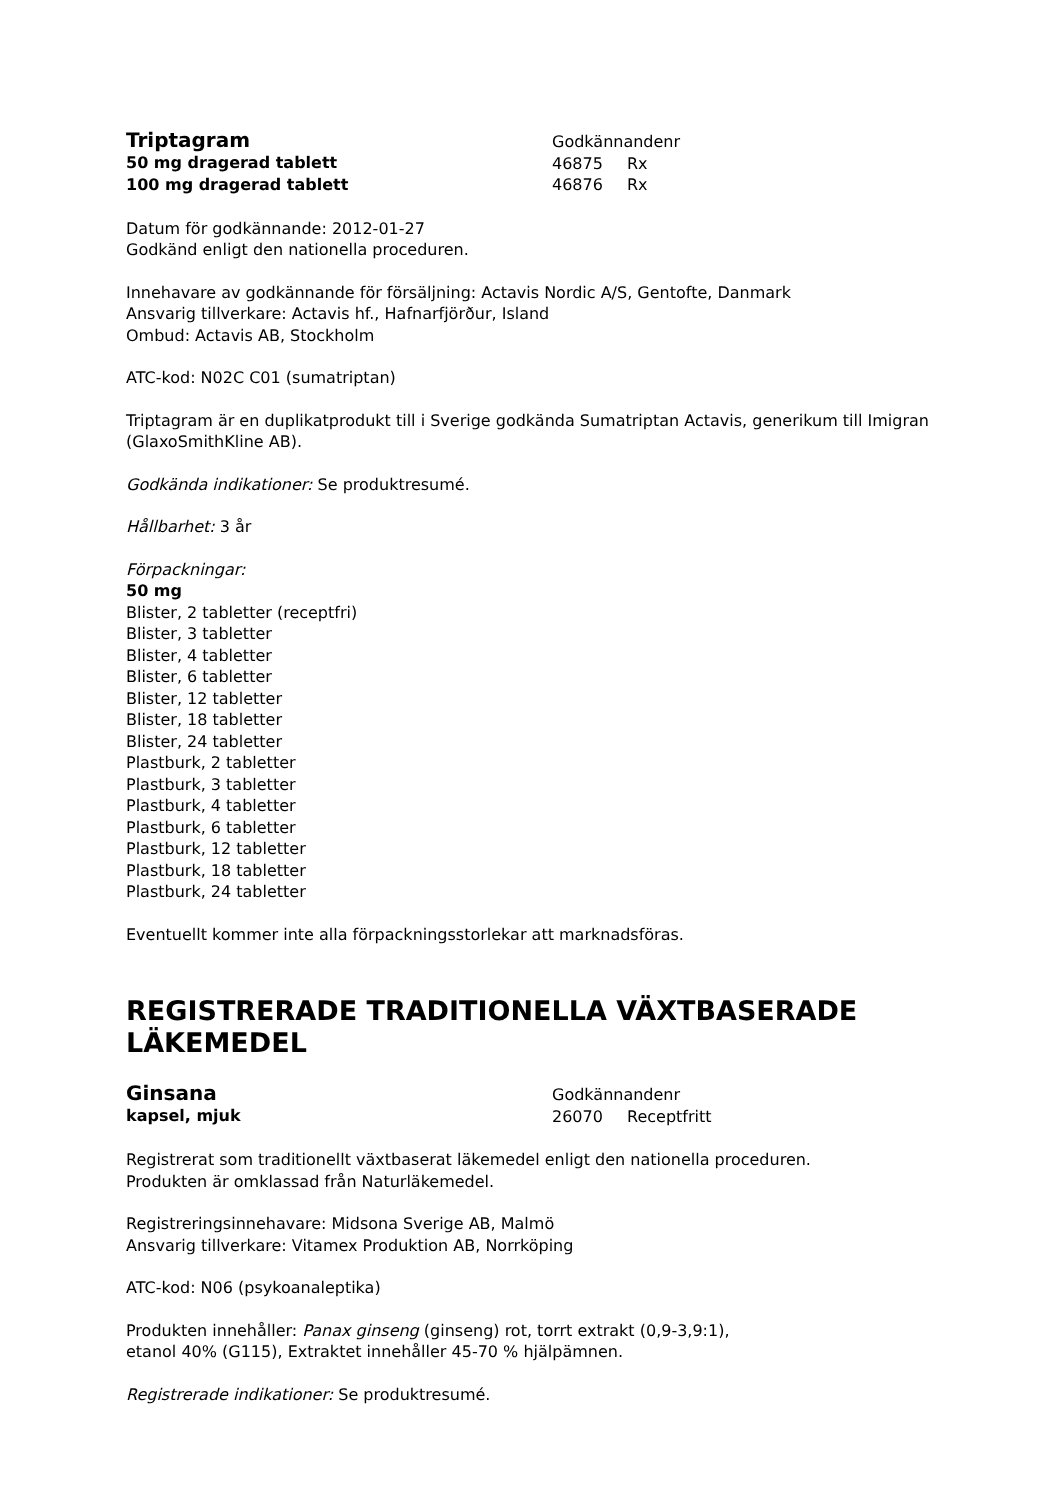Triptagram
50 mg dragerad tablett
100 mg dragerad tablett
Godkännandenr
46875 Rx
46876 Rx
Datum för godkännande: 2012-01-27
Godkänd enligt den nationella proceduren.
Innehavare av godkännande för försäljning: Actavis Nordic A/S, Gentofte, Danmark
Ansvarig tillverkare: Actavis hf., Hafnarfjörður, Island
Ombud: Actavis AB, Stockholm
ATC-kod: N02C C01 (sumatriptan)
Triptagram är en duplikatprodukt till i Sverige godkända Sumatriptan Actavis, generikum till Imigran (GlaxoSmithKline AB).
Godkända indikationer: Se produktresumé.
Hållbarhet: 3 år
Förpackningar:
50 mg
Blister, 2 tabletter (receptfri)
Blister, 3 tabletter
Blister, 4 tabletter
Blister, 6 tabletter
Blister, 12 tabletter
Blister, 18 tabletter
Blister, 24 tabletter
Plastburk, 2 tabletter
Plastburk, 3 tabletter
Plastburk, 4 tabletter
Plastburk, 6 tabletter
Plastburk, 12 tabletter
Plastburk, 18 tabletter
Plastburk, 24 tabletter
Eventuellt kommer inte alla förpackningsstorlekar att marknadsföras.
REGISTRERADE TRADITIONELLA VÄXTBASERADE LÄKEMEDEL
Ginsana
kapsel, mjuk
Godkännandenr
26070 Receptfritt
Registrerat som traditionellt växtbaserat läkemedel enligt den nationella proceduren.
Produkten är omklassad från Naturläkemedel.
Registreringsinnehavare: Midsona Sverige AB, Malmö
Ansvarig tillverkare: Vitamex Produktion AB, Norrköping
ATC-kod: N06 (psykoanaleptika)
Produkten innehåller: Panax ginseng (ginseng) rot, torrt extrakt (0,9-3,9:1),
etanol 40% (G115), Extraktet innehåller 45-70 % hjälpämnen.
Registrerade indikationer: Se produktresumé.